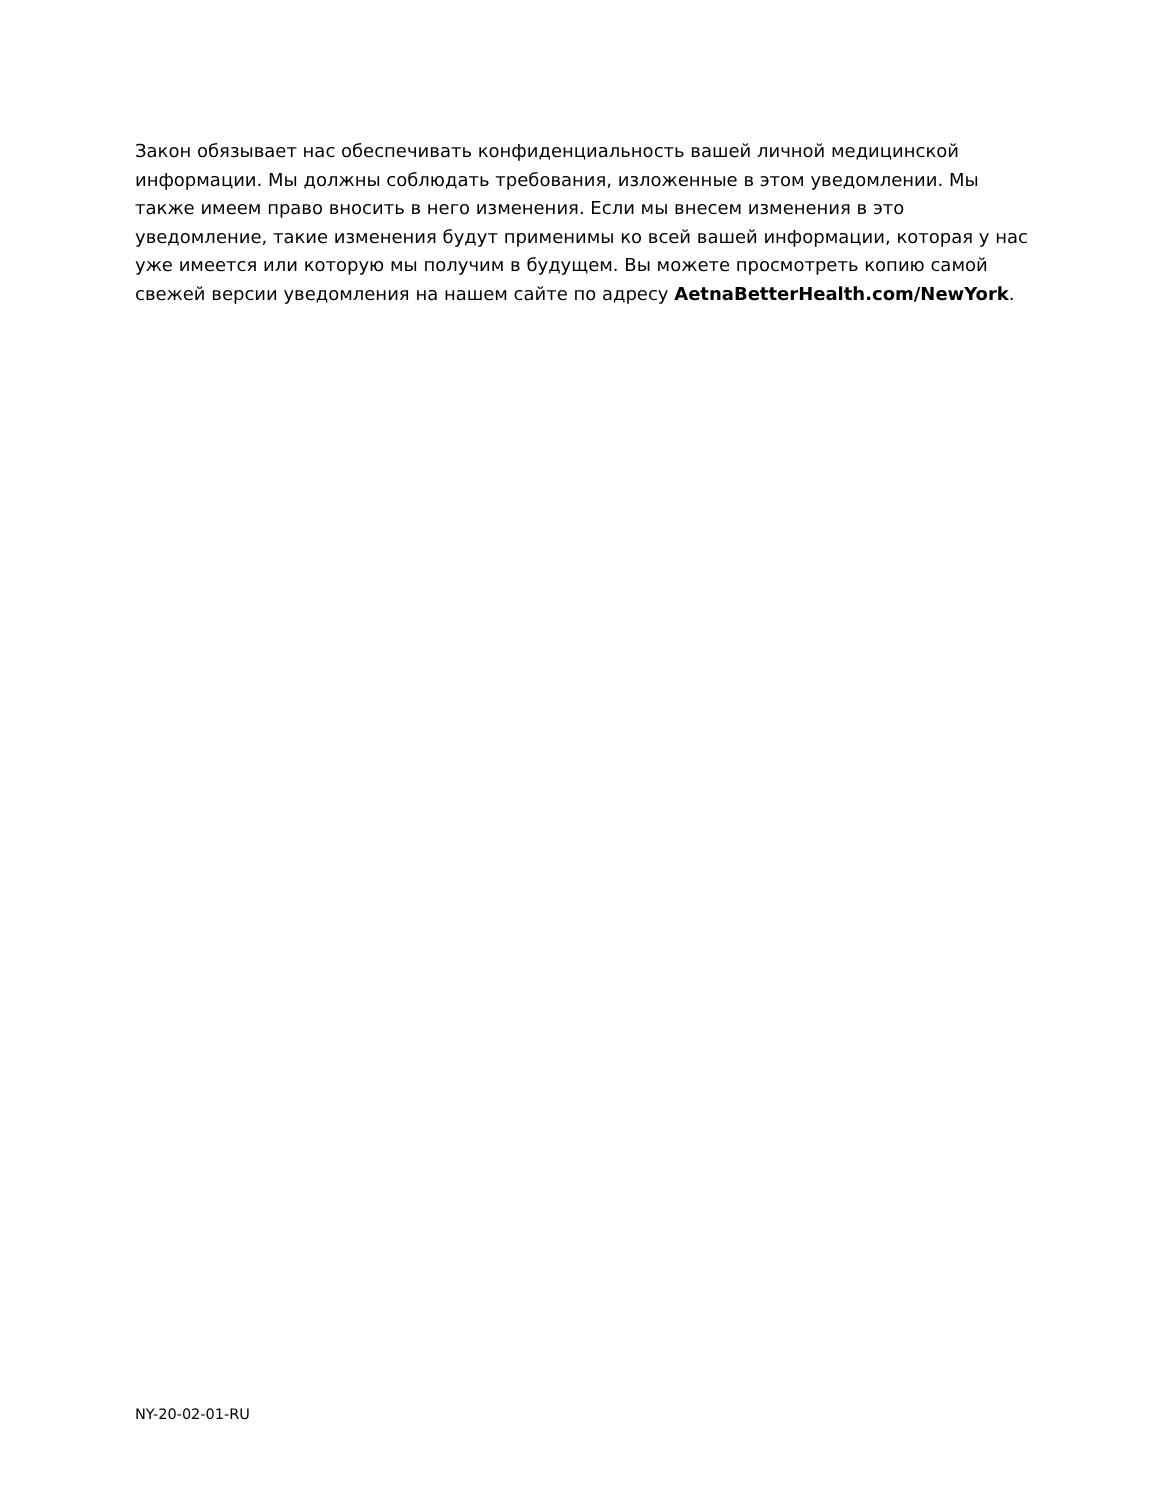Закон обязывает нас обеспечивать конфиденциальность вашей личной медицинской информации. Мы должны соблюдать требования, изложенные в этом уведомлении. Мы также имеем право вносить в него изменения. Если мы внесем изменения в это уведомление, такие изменения будут применимы ко всей вашей информации, которая у нас уже имеется или которую мы получим в будущем. Вы можете просмотреть копию самой свежей версии уведомления на нашем сайте по адресу AetnaBetterHealth.com/NewYork.
NY-20-02-01-RU